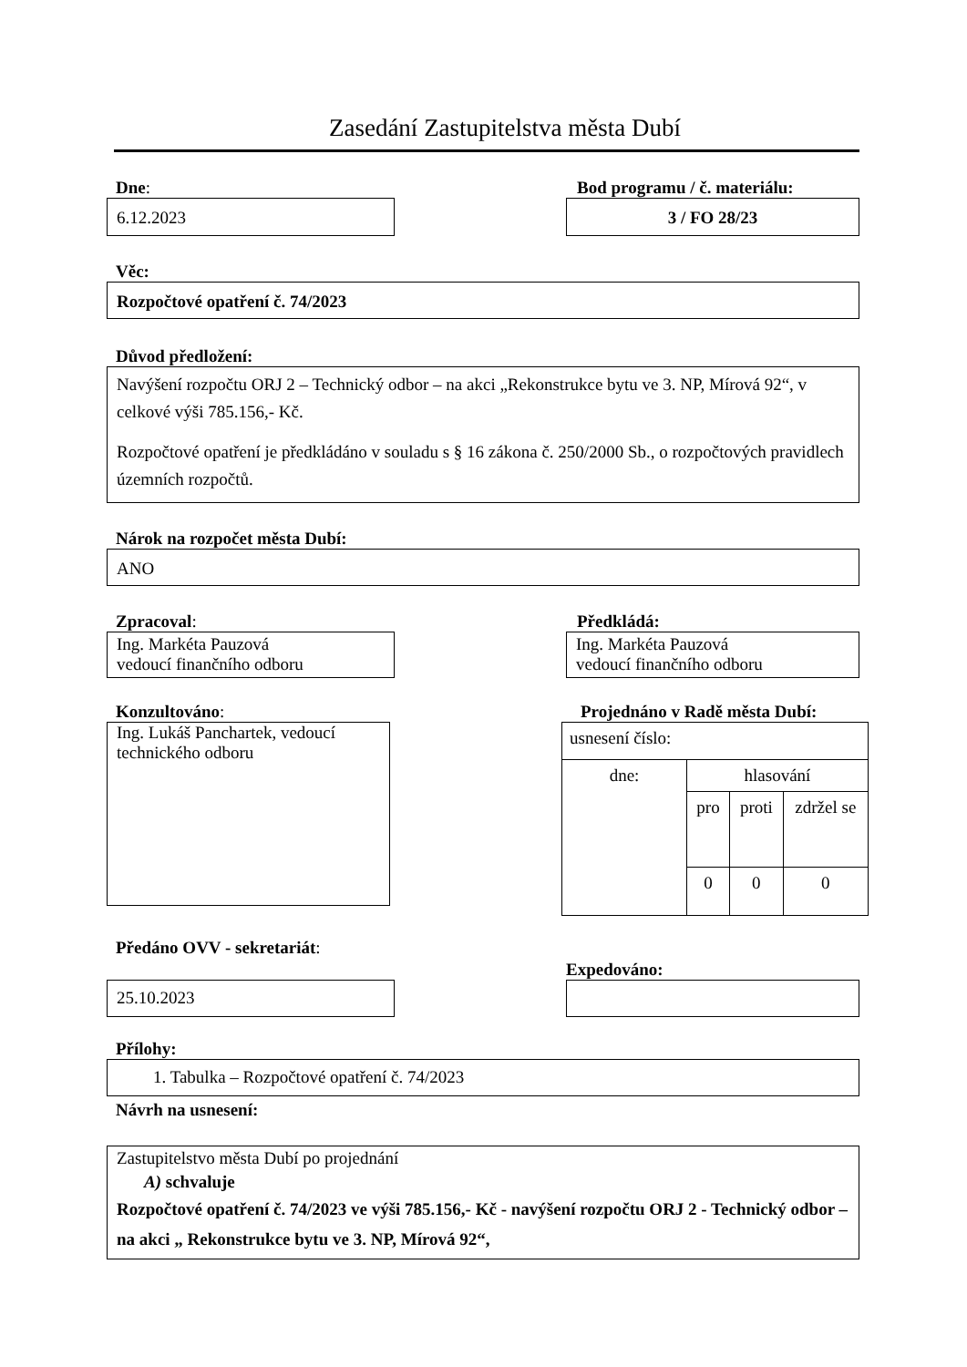Zasedání Zastupitelstva města Dubí
Dne:
6.12.2023
Bod programu / č. materiálu:
3 / FO 28/23
Věc:
Rozpočtové opatření č. 74/2023
Důvod předložení:
Navýšení rozpočtu ORJ 2 – Technický odbor – na akci „Rekonstrukce bytu ve 3. NP, Mírová 92“, v celkové výši 785.156,- Kč.
Rozpočtové opatření je předkládáno v souladu s § 16 zákona č. 250/2000 Sb., o rozpočtových pravidlech územních rozpočtů.
Nárok na rozpočet města Dubí:
ANO
Zpracoval:
Ing. Markéta Pauzová
vedoucí finančního odboru
Předkládá:
Ing. Markéta Pauzová
vedoucí finančního odboru
Konzultováno:
Ing. Lukáš Panchartek, vedoucí technického odboru
Projednáno v Radě města Dubí:
| usnesení číslo: | | | |
| dne: | hlasování | | |
| | pro | proti | zdržel se |
| | 0 | 0 | 0 |
Předáno OVV - sekretariát:
25.10.2023
Expedováno:
Přílohy:
1. Tabulka – Rozpočtové opatření č. 74/2023
Návrh na usnesení:
Zastupitelstvo města Dubí po projednání
A) schvaluje
Rozpočtové opatření č. 74/2023 ve výši 785.156,- Kč - navýšení rozpočtu ORJ 2 - Technický odbor – na akci „ Rekonstrukce bytu ve 3. NP, Mírová 92“,